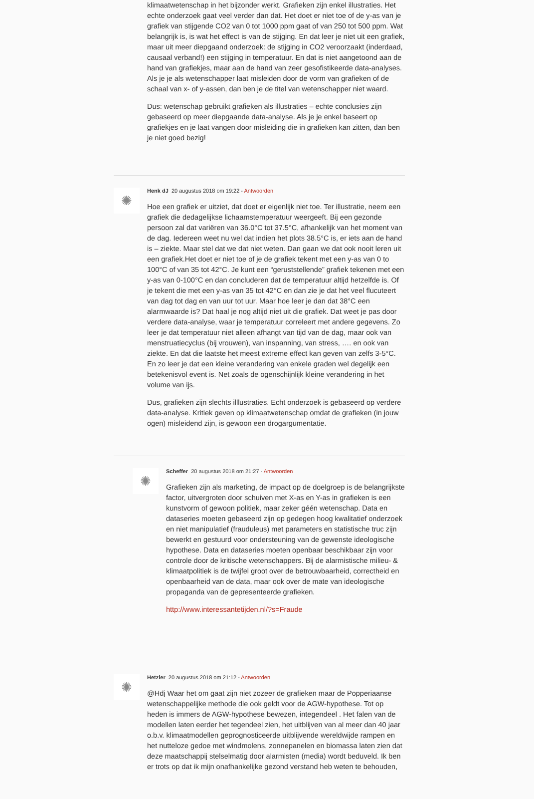klimaatwetenschap in het bijzonder werkt. Grafieken zijn enkel illustraties. Het echte onderzoek gaat veel verder dan dat. Het doet er niet toe of de y-as van je grafiek van stijgende CO2 van 0 tot 1000 ppm gaat of van 250 tot 500 ppm. Wat belangrijk is, is wat het effect is van de stijging. En dat leer je niet uit een grafiek, maar uit meer diepgaand onderzoek: de stijging in CO2 veroorzaakt (inderdaad, causaal verband!) een stijging in temperatuur. En dat is niet aangetoond aan de hand van grafiekjes, maar aan de hand van zeer gesofistikeerde data-analyses. Als je je als wetenschapper laat misleiden door de vorm van grafieken of de schaal van x- of y-assen, dan ben je de titel van wetenschapper niet waard.
Dus: wetenschap gebruikt grafieken als illustraties – echte conclusies zijn gebaseerd op meer diepgaande data-analyse. Als je je enkel baseert op grafiekjes en je laat vangen door misleiding die in grafieken kan zitten, dan ben je niet goed bezig!
✺
Henk dJ 20 augustus 2018 om 19:22 - Antwoorden
Hoe een grafiek er uitziet, dat doet er eigenlijk niet toe. Ter illustratie, neem een grafiek die dedagelijkse lichaamstemperatuur weergeeft. Bij een gezonde persoon zal dat variëren van 36.0°C tot 37.5°C, afhankelijk van het moment van de dag. Iedereen weet nu wel dat indien het plots 38.5°C is, er iets aan de hand is – ziekte. Maar stel dat we dat niet weten. Dan gaan we dat ook nooit leren uit een grafiek.Het doet er niet toe of je de grafiek tekent met een y-as van 0 to 100°C of van 35 tot 42°C. Je kunt een “geruststellende” grafiek tekenen met een y-as van 0-100°C en dan concluderen dat de temperatuur altijd hetzelfde is. Of je tekent die met een y-as van 35 tot 42°C en dan zie je dat het veel flucuteert van dag tot dag en van uur tot uur. Maar hoe leer je dan dat 38°C een alarmwaarde is? Dat haal je nog altijd niet uit die grafiek. Dat weet je pas door verdere data-analyse, waar je temperatuur correleert met andere gegevens. Zo leer je dat temperatuur niet alleen afhangt van tijd van de dag, maar ook van menstruatiecyclus (bij vrouwen), van inspanning, van stress, …. en ook van ziekte. En dat die laatste het meest extreme effect kan geven van zelfs 3-5°C. En zo leer je dat een kleine verandering van enkele graden wel degelijk een betekenisvol event is. Net zoals de ogenschijnlijk kleine verandering in het volume van ijs.
Dus, grafieken zijn slechts illlustraties. Echt onderzoek is gebaseerd op verdere data-analyse. Kritiek geven op klimaatwetenschap omdat de grafieken (in jouw ogen) misleidend zijn, is gewoon een drogargumentatie.
✺
Scheffer 20 augustus 2018 om 21:27 - Antwoorden
Grafieken zijn als marketing, de impact op de doelgroep is de belangrijkste factor, uitvergroten door schuiven met X-as en Y-as in grafieken is een kunstvorm of gewoon politiek, maar zeker géén wetenschap. Data en dataseries moeten gebaseerd zijn op gedegen hoog kwalitatief onderzoek en niet manipulatief (frauduleus) met parameters en statistische truc zijn bewerkt en gestuurd voor ondersteuning van de gewenste ideologische hypothese. Data en dataseries moeten openbaar beschikbaar zijn voor controle door de kritische wetenschappers. Bij de alarmistische milieu- & klimaatpolitiek is de twijfel groot over de betrouwbaarheid, correctheid en openbaarheid van de data, maar ook over de mate van ideologische propaganda van de gepresenteerde grafieken.
http://www.interessantetijden.nl/?s=Fraude
✺
Hetzler 20 augustus 2018 om 21:12 - Antwoorden
@Hdj Waar het om gaat zijn niet zozeer de grafieken maar de Popperiaanse wetenschappelijke methode die ook geldt voor de AGW-hypothese. Tot op heden is immers de AGW-hypothese bewezen, integendeel . Het falen van de modellen laten eerder het tegendeel zien, het uitblijven van al meer dan 40 jaar o.b.v. klimaatmodellen geprognosticeerde uitblijvende wereldwijde rampen en het nutteloze gedoe met windmolens, zonnepanelen en biomassa laten zien dat deze maatschappij stelselmatig door alarmisten (media) wordt beduveld. Ik ben er trots op dat ik mijn onafhankelijke gezond verstand heb weten te behouden,